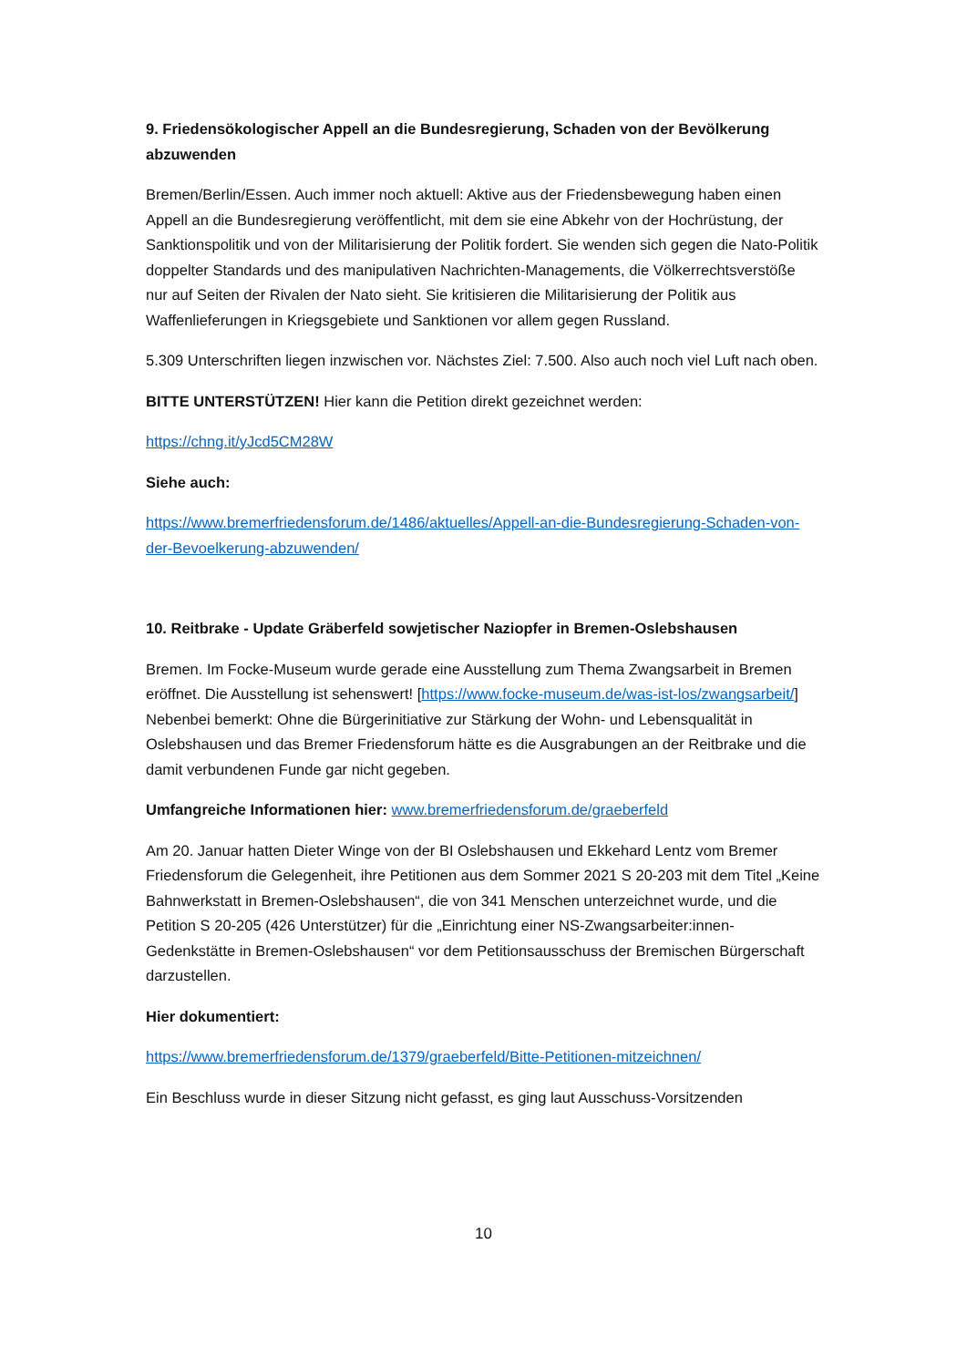9. Friedensökologischer Appell an die Bundesregierung, Schaden von der Bevölkerung abzuwenden
Bremen/Berlin/Essen. Auch immer noch aktuell: Aktive aus der Friedensbewegung haben einen Appell an die Bundesregierung veröffentlicht, mit dem sie eine Abkehr von der Hochrüstung, der Sanktionspolitik und von der Militarisierung der Politik fordert. Sie wenden sich gegen die Nato-Politik doppelter Standards und des manipulativen Nachrichten-Managements, die Völkerrechtsverstöße nur auf Seiten der Rivalen der Nato sieht. Sie kritisieren die Militarisierung der Politik aus Waffenlieferungen in Kriegsgebiete und Sanktionen vor allem gegen Russland.
5.309 Unterschriften liegen inzwischen vor. Nächstes Ziel: 7.500. Also auch noch viel Luft nach oben.
BITTE UNTERSTÜTZEN! Hier kann die Petition direkt gezeichnet werden:
https://chng.it/yJcd5CM28W
Siehe auch:
https://www.bremerfriedensforum.de/1486/aktuelles/Appell-an-die-Bundesregierung-Schaden-von-der-Bevoelkerung-abzuwenden/
10. Reitbrake - Update Gräberfeld sowjetischer Naziopfer in Bremen-Oslebshausen
Bremen. Im Focke-Museum wurde gerade eine Ausstellung zum Thema Zwangsarbeit in Bremen eröffnet. Die Ausstellung ist sehenswert! [https://www.focke-museum.de/was-ist-los/zwangsarbeit/] Nebenbei bemerkt: Ohne die Bürgerinitiative zur Stärkung der Wohn- und Lebensqualität in Oslebshausen und das Bremer Friedensforum hätte es die Ausgrabungen an der Reitbrake und die damit verbundenen Funde gar nicht gegeben.
Umfangreiche Informationen hier: www.bremerfriedensforum.de/graeberfeld
Am 20. Januar hatten Dieter Winge von der BI Oslebshausen und Ekkehard Lentz vom Bremer Friedensforum die Gelegenheit, ihre Petitionen aus dem Sommer 2021 S 20-203 mit dem Titel „Keine Bahnwerkstatt in Bremen-Oslebshausen“, die von 341 Menschen unterzeichnet wurde, und die Petition S 20-205 (426 Unterstützer) für die „Einrichtung einer NS-Zwangsarbeiter:innen-Gedenkstätte in Bremen-Oslebshausen“ vor dem Petitionsausschuss der Bremischen Bürgerschaft darzustellen.
Hier dokumentiert:
https://www.bremerfriedensforum.de/1379/graeberfeld/Bitte-Petitionen-mitzeichnen/
Ein Beschluss wurde in dieser Sitzung nicht gefasst, es ging laut Ausschuss-Vorsitzenden
10